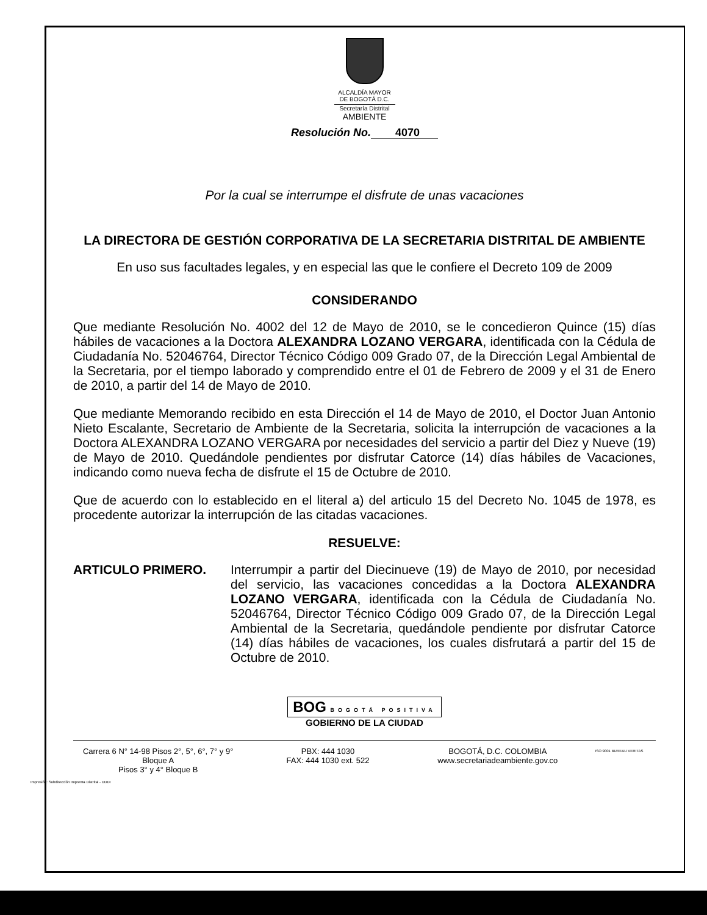ALCALDÍA MAYOR
DE BOGOTÁ D.C.
Secretaría Distrital
AMBIENTE
Resolución No. 4070
Por la cual se interrumpe el disfrute de unas vacaciones
LA DIRECTORA DE GESTIÓN CORPORATIVA DE LA SECRETARIA DISTRITAL DE AMBIENTE
En uso sus facultades legales, y en especial las que le confiere el Decreto 109 de 2009
CONSIDERANDO
Que mediante Resolución No. 4002 del 12 de Mayo de 2010, se le concedieron Quince (15) días hábiles de vacaciones a la Doctora ALEXANDRA LOZANO VERGARA, identificada con la Cédula de Ciudadanía No. 52046764, Director Técnico Código 009 Grado 07, de la Dirección Legal Ambiental de la Secretaria, por el tiempo laborado y comprendido entre el 01 de Febrero de 2009 y el 31 de Enero de 2010, a partir del 14 de Mayo de 2010.
Que mediante Memorando recibido en esta Dirección el 14 de Mayo de 2010, el Doctor Juan Antonio Nieto Escalante, Secretario de Ambiente de la Secretaria, solicita la interrupción de vacaciones a la Doctora ALEXANDRA LOZANO VERGARA por necesidades del servicio a partir del Diez y Nueve (19) de Mayo de 2010. Quedándole pendientes por disfrutar Catorce (14) días hábiles de Vacaciones, indicando como nueva fecha de disfrute el 15 de Octubre de 2010.
Que de acuerdo con lo establecido en el literal a) del articulo 15 del Decreto No. 1045 de 1978, es procedente autorizar la interrupción de las citadas vacaciones.
RESUELVE:
ARTICULO PRIMERO.
Interrumpir a partir del Diecinueve (19) de Mayo de 2010, por necesidad del servicio, las vacaciones concedidas a la Doctora ALEXANDRA LOZANO VERGARA, identificada con la Cédula de Ciudadanía No. 52046764, Director Técnico Código 009 Grado 07, de la Dirección Legal Ambiental de la Secretaria, quedándole pendiente por disfrutar Catorce (14) días hábiles de vacaciones, los cuales disfrutará a partir del 15 de Octubre de 2010.
BOG BOGOTÁ POSITIVA
GOBIERNO DE LA CIUDAD
Carrera 6 N° 14-98 Pisos 2°, 5°, 6°, 7° y 9° Bloque A
Pisos 3° y 4° Bloque B
PBX: 444 1030
FAX: 444 1030 ext. 522
BOGOTÁ, D.C. COLOMBIA
www.secretariadeambiente.gov.co
ISO 9001 BUREAU VERITAS
Impresión: Subdirección Imprenta Distrital - DDDI